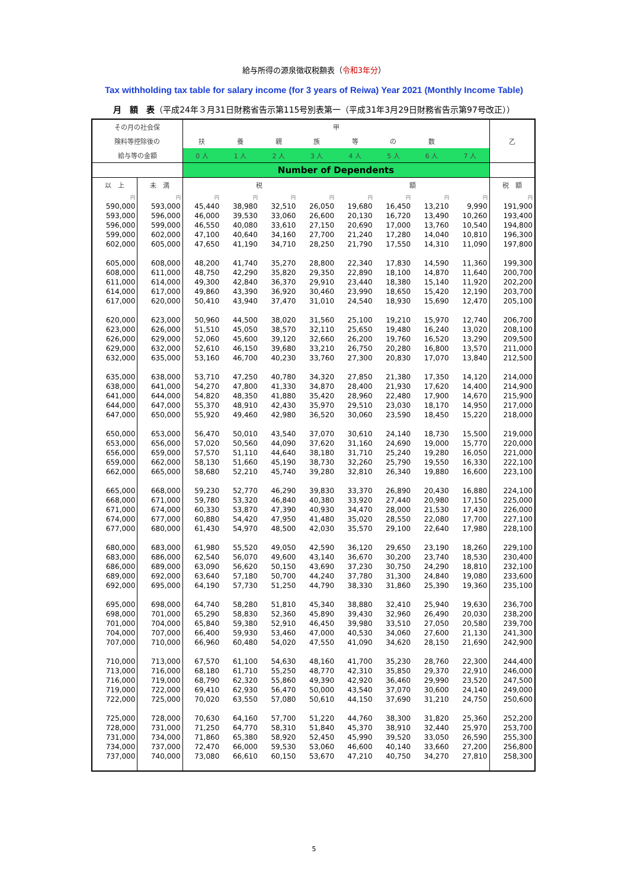給与所得の源泉徴収税額表（令和3年分）
Tax withholding tax table for salary income (for 3 years of Reiwa) Year 2021 (Monthly Income Table)
月　額　表（平成24年３月31日財務省告示第115号別表第一（平成31年3月29日財務省告示第97号改正））
| その月の社会保 | | 甲 | | | | | | | | 乙 |
| --- | --- | --- | --- | --- | --- | --- | --- | --- | --- | --- |
| 険料等控除後の | | 扶 | 養 | 親 | 族 | 等 | の | 数 | | |
| 給与等の金額 | | 0 人 | 1 人 | 2 人 | 3 人 | 4 人 | 5 人 | 6 人 | 7 人 | |
| | | Number of Dependents | | | | | | | | |
| 以 上 | 未 満 | 税 | | | | 額 | | | | 税 額 |
| 円 | 円 | 円 | 円 | 円 | 円 | 円 | 円 | 円 | 円 | 円 |
| 590,000 | 593,000 | 45,440 | 38,980 | 32,510 | 26,050 | 19,680 | 16,450 | 13,210 | 9,990 | 191,900 |
| 593,000 | 596,000 | 46,000 | 39,530 | 33,060 | 26,600 | 20,130 | 16,720 | 13,490 | 10,260 | 193,400 |
| 596,000 | 599,000 | 46,550 | 40,080 | 33,610 | 27,150 | 20,690 | 17,000 | 13,760 | 10,540 | 194,800 |
| 599,000 | 602,000 | 47,100 | 40,640 | 34,160 | 27,700 | 21,240 | 17,280 | 14,040 | 10,810 | 196,300 |
| 602,000 | 605,000 | 47,650 | 41,190 | 34,710 | 28,250 | 21,790 | 17,550 | 14,310 | 11,090 | 197,800 |
| 605,000 | 608,000 | 48,200 | 41,740 | 35,270 | 28,800 | 22,340 | 17,830 | 14,590 | 11,360 | 199,300 |
| 608,000 | 611,000 | 48,750 | 42,290 | 35,820 | 29,350 | 22,890 | 18,100 | 14,870 | 11,640 | 200,700 |
| 611,000 | 614,000 | 49,300 | 42,840 | 36,370 | 29,910 | 23,440 | 18,380 | 15,140 | 11,920 | 202,200 |
| 614,000 | 617,000 | 49,860 | 43,390 | 36,920 | 30,460 | 23,990 | 18,650 | 15,420 | 12,190 | 203,700 |
| 617,000 | 620,000 | 50,410 | 43,940 | 37,470 | 31,010 | 24,540 | 18,930 | 15,690 | 12,470 | 205,100 |
| 620,000 | 623,000 | 50,960 | 44,500 | 38,020 | 31,560 | 25,100 | 19,210 | 15,970 | 12,740 | 206,700 |
| 623,000 | 626,000 | 51,510 | 45,050 | 38,570 | 32,110 | 25,650 | 19,480 | 16,240 | 13,020 | 208,100 |
| 626,000 | 629,000 | 52,060 | 45,600 | 39,120 | 32,660 | 26,200 | 19,760 | 16,520 | 13,290 | 209,500 |
| 629,000 | 632,000 | 52,610 | 46,150 | 39,680 | 33,210 | 26,750 | 20,280 | 16,800 | 13,570 | 211,000 |
| 632,000 | 635,000 | 53,160 | 46,700 | 40,230 | 33,760 | 27,300 | 20,830 | 17,070 | 13,840 | 212,500 |
| 635,000 | 638,000 | 53,710 | 47,250 | 40,780 | 34,320 | 27,850 | 21,380 | 17,350 | 14,120 | 214,000 |
| 638,000 | 641,000 | 54,270 | 47,800 | 41,330 | 34,870 | 28,400 | 21,930 | 17,620 | 14,400 | 214,900 |
| 641,000 | 644,000 | 54,820 | 48,350 | 41,880 | 35,420 | 28,960 | 22,480 | 17,900 | 14,670 | 215,900 |
| 644,000 | 647,000 | 55,370 | 48,910 | 42,430 | 35,970 | 29,510 | 23,030 | 18,170 | 14,950 | 217,000 |
| 647,000 | 650,000 | 55,920 | 49,460 | 42,980 | 36,520 | 30,060 | 23,590 | 18,450 | 15,220 | 218,000 |
| 650,000 | 653,000 | 56,470 | 50,010 | 43,540 | 37,070 | 30,610 | 24,140 | 18,730 | 15,500 | 219,000 |
| 653,000 | 656,000 | 57,020 | 50,560 | 44,090 | 37,620 | 31,160 | 24,690 | 19,000 | 15,770 | 220,000 |
| 656,000 | 659,000 | 57,570 | 51,110 | 44,640 | 38,180 | 31,710 | 25,240 | 19,280 | 16,050 | 221,000 |
| 659,000 | 662,000 | 58,130 | 51,660 | 45,190 | 38,730 | 32,260 | 25,790 | 19,550 | 16,330 | 222,100 |
| 662,000 | 665,000 | 58,680 | 52,210 | 45,740 | 39,280 | 32,810 | 26,340 | 19,880 | 16,600 | 223,100 |
| 665,000 | 668,000 | 59,230 | 52,770 | 46,290 | 39,830 | 33,370 | 26,890 | 20,430 | 16,880 | 224,100 |
| 668,000 | 671,000 | 59,780 | 53,320 | 46,840 | 40,380 | 33,920 | 27,440 | 20,980 | 17,150 | 225,000 |
| 671,000 | 674,000 | 60,330 | 53,870 | 47,390 | 40,930 | 34,470 | 28,000 | 21,530 | 17,430 | 226,000 |
| 674,000 | 677,000 | 60,880 | 54,420 | 47,950 | 41,480 | 35,020 | 28,550 | 22,080 | 17,700 | 227,100 |
| 677,000 | 680,000 | 61,430 | 54,970 | 48,500 | 42,030 | 35,570 | 29,100 | 22,640 | 17,980 | 228,100 |
| 680,000 | 683,000 | 61,980 | 55,520 | 49,050 | 42,590 | 36,120 | 29,650 | 23,190 | 18,260 | 229,100 |
| 683,000 | 686,000 | 62,540 | 56,070 | 49,600 | 43,140 | 36,670 | 30,200 | 23,740 | 18,530 | 230,400 |
| 686,000 | 689,000 | 63,090 | 56,620 | 50,150 | 43,690 | 37,230 | 30,750 | 24,290 | 18,810 | 232,100 |
| 689,000 | 692,000 | 63,640 | 57,180 | 50,700 | 44,240 | 37,780 | 31,300 | 24,840 | 19,080 | 233,600 |
| 692,000 | 695,000 | 64,190 | 57,730 | 51,250 | 44,790 | 38,330 | 31,860 | 25,390 | 19,360 | 235,100 |
| 695,000 | 698,000 | 64,740 | 58,280 | 51,810 | 45,340 | 38,880 | 32,410 | 25,940 | 19,630 | 236,700 |
| 698,000 | 701,000 | 65,290 | 58,830 | 52,360 | 45,890 | 39,430 | 32,960 | 26,490 | 20,030 | 238,200 |
| 701,000 | 704,000 | 65,840 | 59,380 | 52,910 | 46,450 | 39,980 | 33,510 | 27,050 | 20,580 | 239,700 |
| 704,000 | 707,000 | 66,400 | 59,930 | 53,460 | 47,000 | 40,530 | 34,060 | 27,600 | 21,130 | 241,300 |
| 707,000 | 710,000 | 66,960 | 60,480 | 54,020 | 47,550 | 41,090 | 34,620 | 28,150 | 21,690 | 242,900 |
| 710,000 | 713,000 | 67,570 | 61,100 | 54,630 | 48,160 | 41,700 | 35,230 | 28,760 | 22,300 | 244,400 |
| 713,000 | 716,000 | 68,180 | 61,710 | 55,250 | 48,770 | 42,310 | 35,850 | 29,370 | 22,910 | 246,000 |
| 716,000 | 719,000 | 68,790 | 62,320 | 55,860 | 49,390 | 42,920 | 36,460 | 29,990 | 23,520 | 247,500 |
| 719,000 | 722,000 | 69,410 | 62,930 | 56,470 | 50,000 | 43,540 | 37,070 | 30,600 | 24,140 | 249,000 |
| 722,000 | 725,000 | 70,020 | 63,550 | 57,080 | 50,610 | 44,150 | 37,690 | 31,210 | 24,750 | 250,600 |
| 725,000 | 728,000 | 70,630 | 64,160 | 57,700 | 51,220 | 44,760 | 38,300 | 31,820 | 25,360 | 252,200 |
| 728,000 | 731,000 | 71,250 | 64,770 | 58,310 | 51,840 | 45,370 | 38,910 | 32,440 | 25,970 | 253,700 |
| 731,000 | 734,000 | 71,860 | 65,380 | 58,920 | 52,450 | 45,990 | 39,520 | 33,050 | 26,590 | 255,300 |
| 734,000 | 737,000 | 72,470 | 66,000 | 59,530 | 53,060 | 46,600 | 40,140 | 33,660 | 27,200 | 256,800 |
| 737,000 | 740,000 | 73,080 | 66,610 | 60,150 | 53,670 | 47,210 | 40,750 | 34,270 | 27,810 | 258,300 |
5